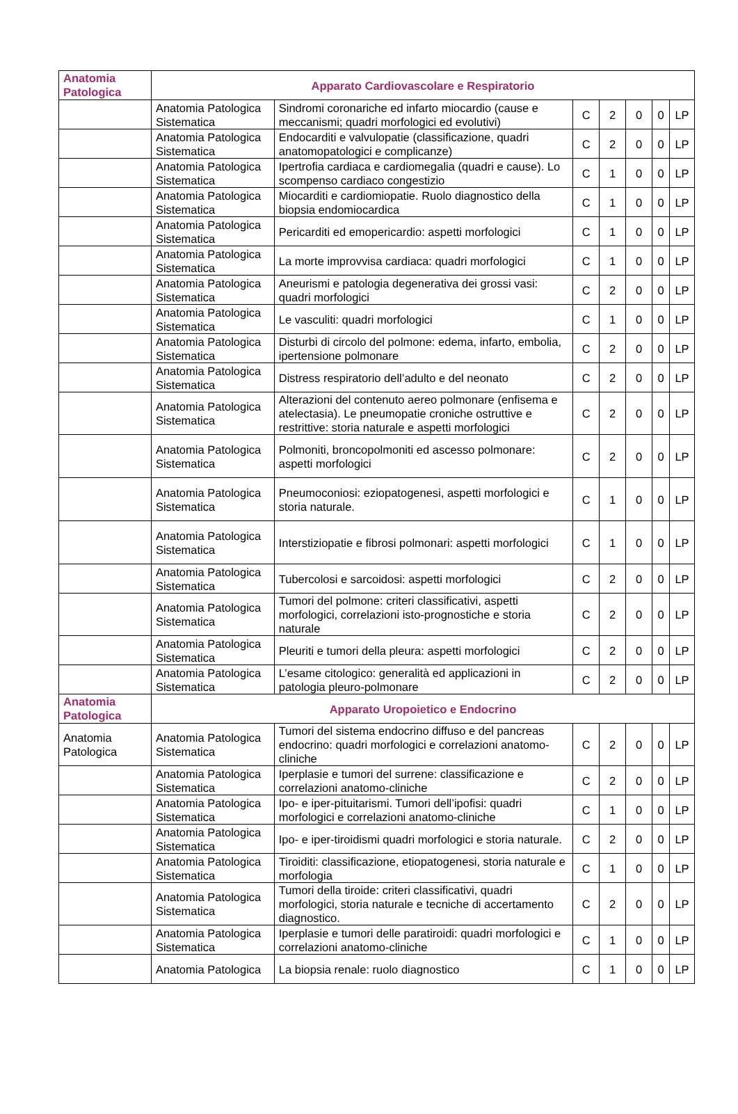| Anatomia Patologica | Apparato Cardiovascolare e Respiratorio | | | | | | |
| | Anatomia Patologica Sistematica | Sindromi coronariche ed infarto miocardio (cause e meccanismi; quadri morfologici ed evolutivi) | C | 2 | 0 | 0 | LP |
| | Anatomia Patologica Sistematica | Endocarditi e valvulopatie (classificazione, quadri anatomopatologici e complicanze) | C | 2 | 0 | 0 | LP |
| | Anatomia Patologica Sistematica | Ipertrofia cardiaca e cardiomegalia (quadri e cause). Lo scompenso cardiaco congestizio | C | 1 | 0 | 0 | LP |
| | Anatomia Patologica Sistematica | Miocarditi e cardiomiopatie. Ruolo diagnostico della biopsia endomiocardica | C | 1 | 0 | 0 | LP |
| | Anatomia Patologica Sistematica | Pericarditi ed emopericardio: aspetti morfologici | C | 1 | 0 | 0 | LP |
| | Anatomia Patologica Sistematica | La morte improvvisa cardiaca: quadri morfologici | C | 1 | 0 | 0 | LP |
| | Anatomia Patologica Sistematica | Aneurismi e patologia degenerativa dei grossi vasi: quadri morfologici | C | 2 | 0 | 0 | LP |
| | Anatomia Patologica Sistematica | Le vasculiti: quadri morfologici | C | 1 | 0 | 0 | LP |
| | Anatomia Patologica Sistematica | Disturbi di circolo del polmone: edema, infarto, embolia, ipertensione polmonare | C | 2 | 0 | 0 | LP |
| | Anatomia Patologica Sistematica | Distress respiratorio dell’adulto e del neonato | C | 2 | 0 | 0 | LP |
| | Anatomia Patologica Sistematica | Alterazioni del contenuto aereo polmonare (enfisema e atelectasia). Le pneumopatie croniche ostruttive e restrittive: storia naturale e aspetti morfologici | C | 2 | 0 | 0 | LP |
| | Anatomia Patologica Sistematica | Polmoniti, broncopolmoniti ed ascesso polmonare: aspetti morfologici | C | 2 | 0 | 0 | LP |
| | Anatomia Patologica Sistematica | Pneumoconiosi: eziopatogenesi, aspetti morfologici e storia naturale. | C | 1 | 0 | 0 | LP |
| | Anatomia Patologica Sistematica | Interstiziopatie e fibrosi polmonari: aspetti morfologici | C | 1 | 0 | 0 | LP |
| | Anatomia Patologica Sistematica | Tubercolosi e sarcoidosi: aspetti morfologici | C | 2 | 0 | 0 | LP |
| | Anatomia Patologica Sistematica | Tumori del polmone: criteri classificativi, aspetti morfologici, correlazioni isto-prognostiche e storia naturale | C | 2 | 0 | 0 | LP |
| | Anatomia Patologica Sistematica | Pleuriti e tumori della pleura: aspetti morfologici | C | 2 | 0 | 0 | LP |
| | Anatomia Patologica Sistematica | L’esame citologico: generalità ed applicazioni in patologia pleuro-polmonare | C | 2 | 0 | 0 | LP |
| Anatomia Patologica | Apparato Uropoietico e Endocrino | | | | | | |
| Anatomia Patologica | Anatomia Patologica Sistematica | Tumori del sistema endocrino diffuso e del pancreas endocrino: quadri morfologici e correlazioni anatomo-cliniche | C | 2 | 0 | 0 | LP |
| | Anatomia Patologica Sistematica | Iperplasie e tumori del surrene: classificazione e correlazioni anatomo-cliniche | C | 2 | 0 | 0 | LP |
| | Anatomia Patologica Sistematica | Ipo- e iper-pituitarismi. Tumori dell’ipofisi: quadri morfologici e correlazioni anatomo-cliniche | C | 1 | 0 | 0 | LP |
| | Anatomia Patologica Sistematica | Ipo- e iper-tiroidismi quadri morfologici e storia naturale. | C | 2 | 0 | 0 | LP |
| | Anatomia Patologica Sistematica | Tiroiditi: classificazione, etiopatogenesi, storia naturale e morfologia | C | 1 | 0 | 0 | LP |
| | Anatomia Patologica Sistematica | Tumori della tiroide: criteri classificativi, quadri morfologici, storia naturale e tecniche di accertamento diagnostico. | C | 2 | 0 | 0 | LP |
| | Anatomia Patologica Sistematica | Iperplasie e tumori delle paratiroidi: quadri morfologici e correlazioni anatomo-cliniche | C | 1 | 0 | 0 | LP |
| | Anatomia Patologica | La biopsia renale: ruolo diagnostico | C | 1 | 0 | 0 | LP |